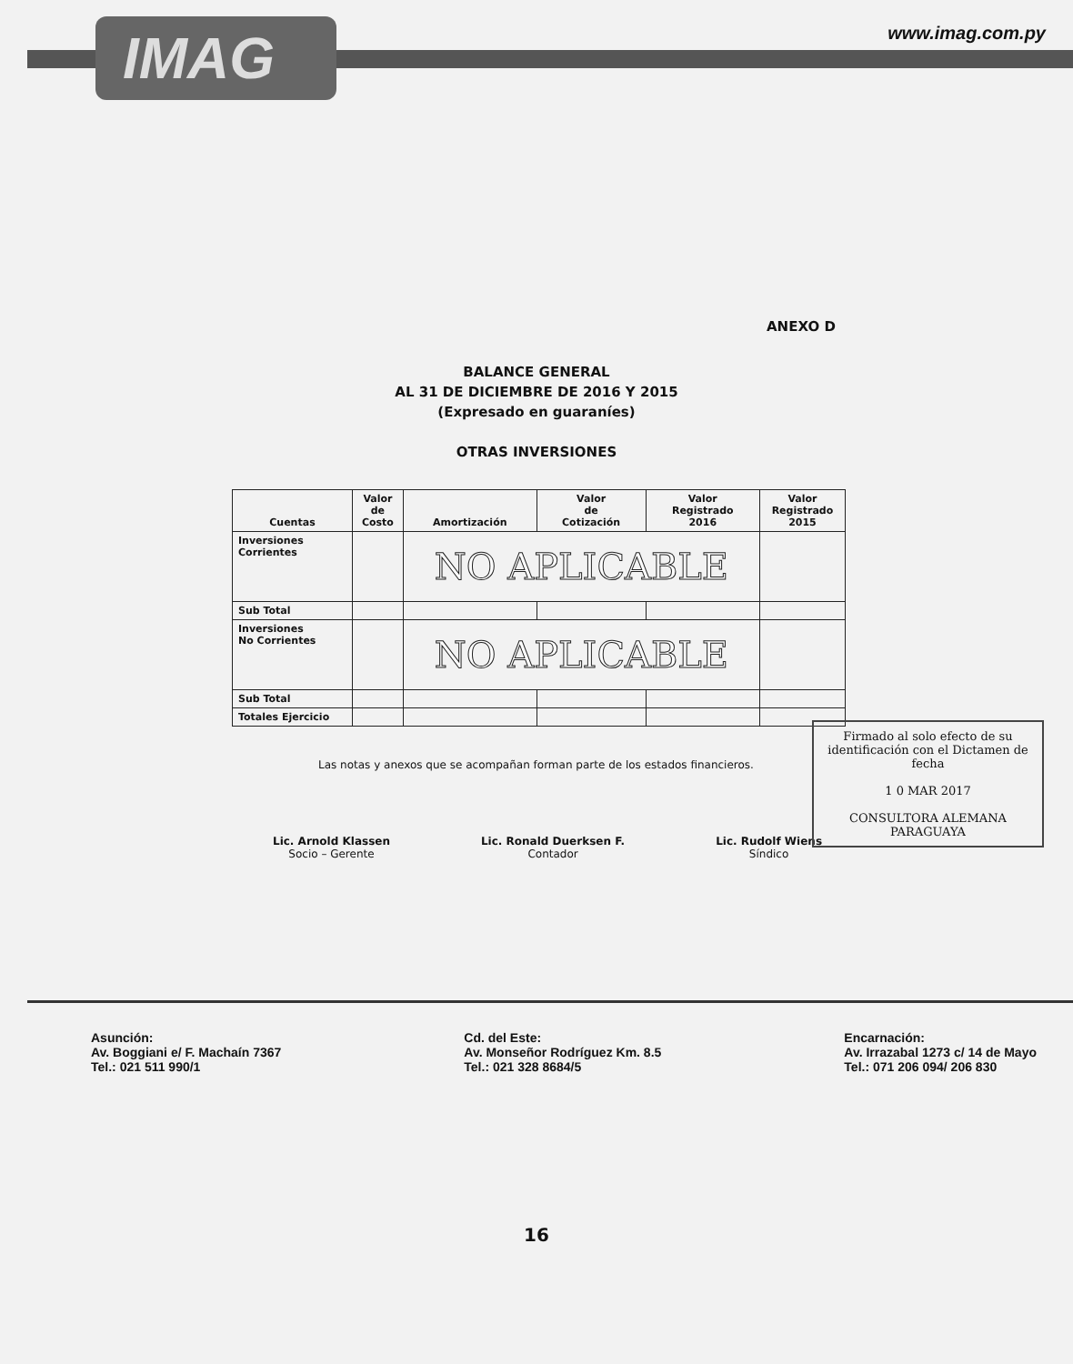IMAG www.imag.com.py
ANEXO D
BALANCE GENERAL
AL 31 DE DICIEMBRE DE 2016 Y 2015
(Expresado en guaraníes)
OTRAS INVERSIONES
| Cuentas | Valor de Costo | Amortización | Valor de Cotización | Valor Registrado 2016 | Valor Registrado 2015 |
| --- | --- | --- | --- | --- | --- |
| Inversiones Corrientes | | NO APLICABLE | | | |
| Sub Total | | | | | |
| Inversiones No Corrientes | | NO APLICABLE | | | |
| Sub Total | | | | | |
| Totales Ejercicio | | | | | |
Las notas y anexos que se acompañan forman parte de los estados financieros.
Lic. Arnold Klassen
Socio – Gerente
Lic. Ronald Duerksen F.
Contador
Lic. Rudolf Wiens
Síndico
Firmado al solo efecto de su identificación con el Dictamen de fecha
1 0 MAR 2017
CONSULTORA ALEMANA PARAGUAYA
16
Asunción:
Av. Boggiani e/ F. Machaín 7367
Tel.: 021 511 990/1
Cd. del Este:
Av. Monseñor Rodríguez Km. 8.5
Tel.: 021 328 8684/5
Encarnación:
Av. Irrazabal 1273 c/ 14 de Mayo
Tel.: 071 206 094/ 206 830